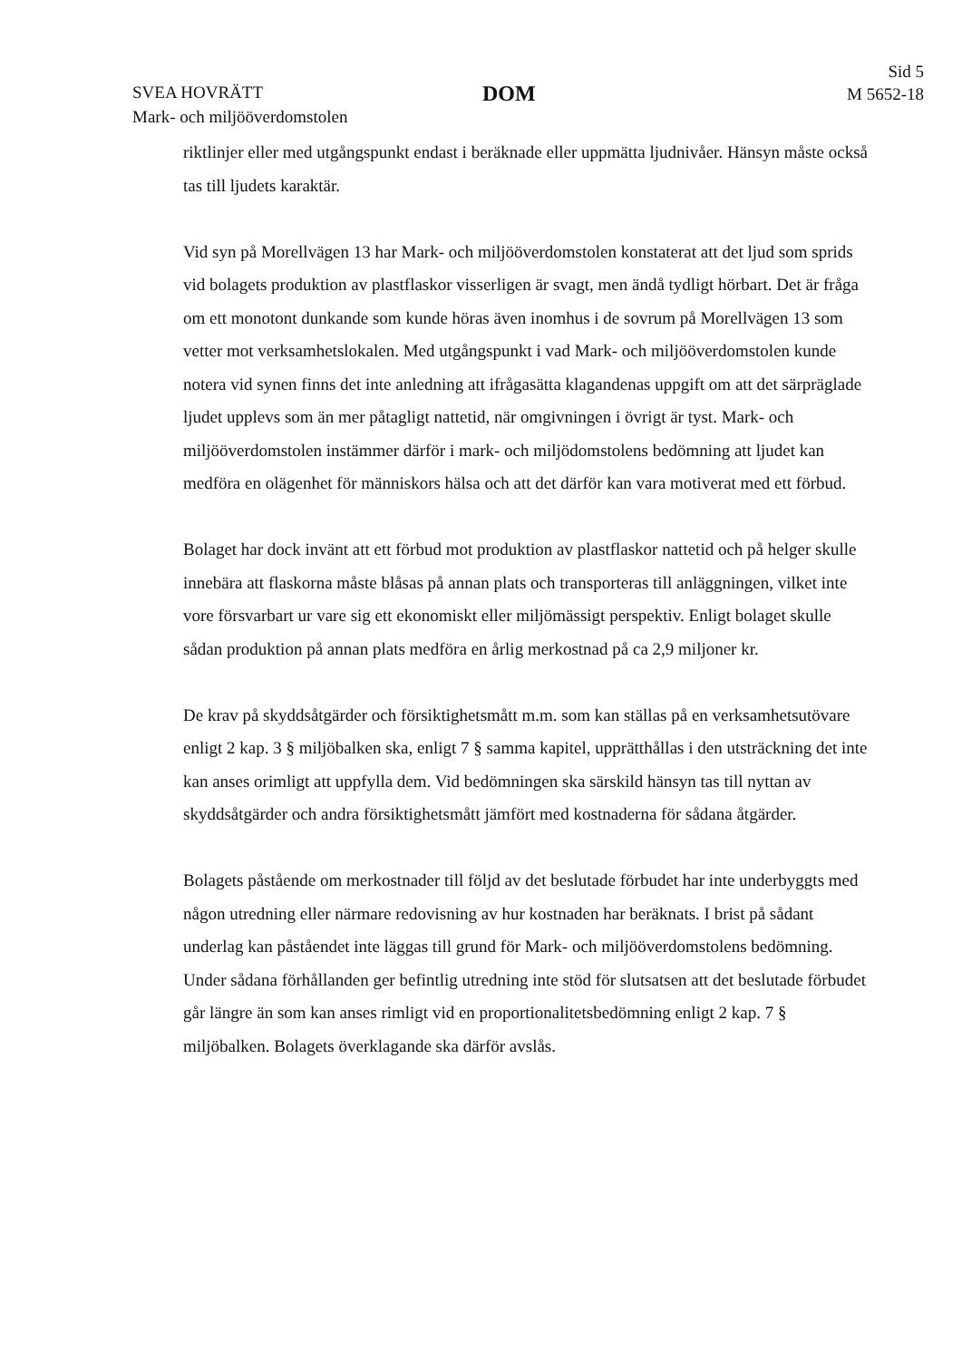SVEA HOVRÄTT
Mark- och miljööverdomstolen
DOM
Sid 5
M 5652-18
riktlinjer eller med utgångspunkt endast i beräknade eller uppmätta ljudnivåer. Hänsyn måste också tas till ljudets karaktär.
Vid syn på Morellvägen 13 har Mark- och miljööverdomstolen konstaterat att det ljud som sprids vid bolagets produktion av plastflaskor visserligen är svagt, men ändå tydligt hörbart. Det är fråga om ett monotont dunkande som kunde höras även inomhus i de sovrum på Morellvägen 13 som vetter mot verksamhetslokalen. Med utgångspunkt i vad Mark- och miljööverdomstolen kunde notera vid synen finns det inte anledning att ifrågasätta klagandenas uppgift om att det särpräglade ljudet upplevs som än mer påtagligt nattetid, när omgivningen i övrigt är tyst. Mark- och miljööverdomstolen instämmer därför i mark- och miljödomstolens bedömning att ljudet kan medföra en olägenhet för människors hälsa och att det därför kan vara motiverat med ett förbud.
Bolaget har dock invänt att ett förbud mot produktion av plastflaskor nattetid och på helger skulle innebära att flaskorna måste blåsas på annan plats och transporteras till anläggningen, vilket inte vore försvarbart ur vare sig ett ekonomiskt eller miljömässigt perspektiv. Enligt bolaget skulle sådan produktion på annan plats medföra en årlig merkostnad på ca 2,9 miljoner kr.
De krav på skyddsåtgärder och försiktighetsmått m.m. som kan ställas på en verksamhetsutövare enligt 2 kap. 3 § miljöbalken ska, enligt 7 § samma kapitel, upprätthållas i den utsträckning det inte kan anses orimligt att uppfylla dem. Vid bedömningen ska särskild hänsyn tas till nyttan av skyddsåtgärder och andra försiktighetsmått jämfört med kostnaderna för sådana åtgärder.
Bolagets påstående om merkostnader till följd av det beslutade förbudet har inte underbyggts med någon utredning eller närmare redovisning av hur kostnaden har beräknats. I brist på sådant underlag kan påståendet inte läggas till grund för Mark- och miljööverdomstolens bedömning. Under sådana förhållanden ger befintlig utredning inte stöd för slutsatsen att det beslutade förbudet går längre än som kan anses rimligt vid en proportionalitetsbedömning enligt 2 kap. 7 § miljöbalken. Bolagets överklagande ska därför avslås.